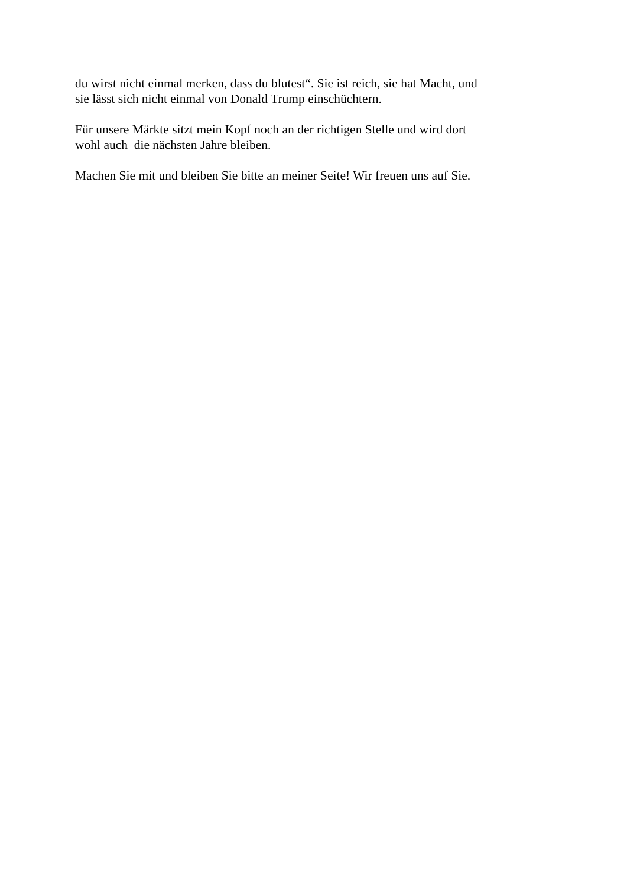du wirst nicht einmal merken, dass du blutest“. Sie ist reich, sie hat Macht, und
sie lässt sich nicht einmal von Donald Trump einschüchtern.
Für unsere Märkte sitzt mein Kopf noch an der richtigen Stelle und wird dort
wohl auch die nächsten Jahre bleiben.
Machen Sie mit und bleiben Sie bitte an meiner Seite! Wir freuen uns auf Sie.